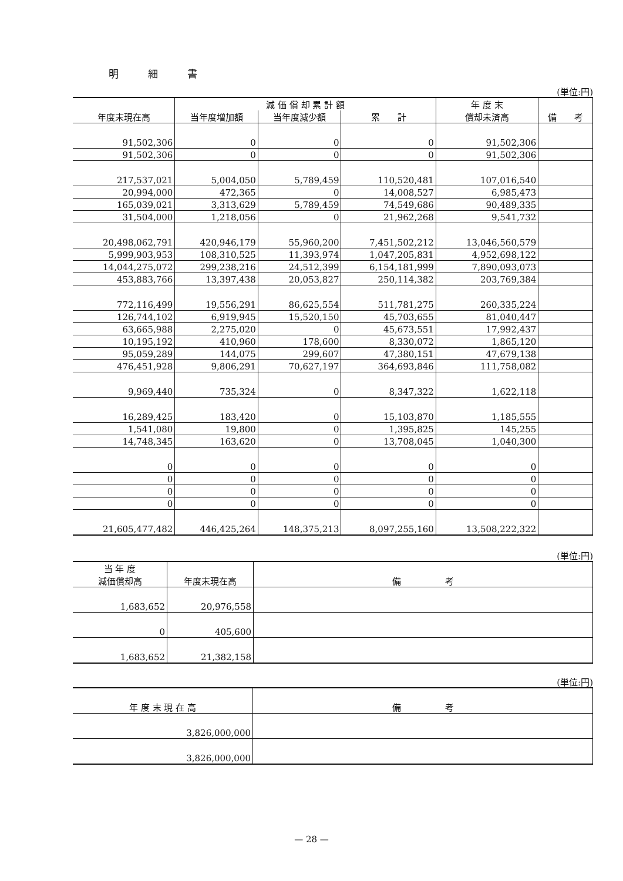明細書
(単位:円)
| 年度末現在高 | 減 価 償 却 累 計 額 | | | 年 度 末 償却未済高 | 備 考 |
| --- | --- | --- | --- | --- | --- |
| | 当年度増加額 | 当年度減少額 | 累 計 | | |
| 91,502,306 | 0 | 0 | 0 | 91,502,306 | |
| 91,502,306 | 0 | 0 | 0 | 91,502,306 | |
| 217,537,021 | 5,004,050 | 5,789,459 | 110,520,481 | 107,016,540 | |
| 20,994,000 | 472,365 | 0 | 14,008,527 | 6,985,473 | |
| 165,039,021 | 3,313,629 | 5,789,459 | 74,549,686 | 90,489,335 | |
| 31,504,000 | 1,218,056 | 0 | 21,962,268 | 9,541,732 | |
| 20,498,062,791 | 420,946,179 | 55,960,200 | 7,451,502,212 | 13,046,560,579 | |
| 5,999,903,953 | 108,310,525 | 11,393,974 | 1,047,205,831 | 4,952,698,122 | |
| 14,044,275,072 | 299,238,216 | 24,512,399 | 6,154,181,999 | 7,890,093,073 | |
| 453,883,766 | 13,397,438 | 20,053,827 | 250,114,382 | 203,769,384 | |
| 772,116,499 | 19,556,291 | 86,625,554 | 511,781,275 | 260,335,224 | |
| 126,744,102 | 6,919,945 | 15,520,150 | 45,703,655 | 81,040,447 | |
| 63,665,988 | 2,275,020 | 0 | 45,673,551 | 17,992,437 | |
| 10,195,192 | 410,960 | 178,600 | 8,330,072 | 1,865,120 | |
| 95,059,289 | 144,075 | 299,607 | 47,380,151 | 47,679,138 | |
| 476,451,928 | 9,806,291 | 70,627,197 | 364,693,846 | 111,758,082 | |
| 9,969,440 | 735,324 | 0 | 8,347,322 | 1,622,118 | |
| 16,289,425 | 183,420 | 0 | 15,103,870 | 1,185,555 | |
| 1,541,080 | 19,800 | 0 | 1,395,825 | 145,255 | |
| 14,748,345 | 163,620 | 0 | 13,708,045 | 1,040,300 | |
| 0 | 0 | 0 | 0 | 0 | |
| 0 | 0 | 0 | 0 | 0 | |
| 0 | 0 | 0 | 0 | 0 | |
| 0 | 0 | 0 | 0 | 0 | |
| 21,605,477,482 | 446,425,264 | 148,375,213 | 8,097,255,160 | 13,508,222,322 | |
(単位:円)
| 当 年 度 減価償却高 | 年度末現在高 | 備 考 |
| --- | --- | --- |
| 1,683,652 | 20,976,558 | |
| 0 | 405,600 | |
| 1,683,652 | 21,382,158 | |
(単位:円)
| 年 度 末 現 在 高 | 備 考 |
| --- | --- |
| 3,826,000,000 | |
| 3,826,000,000 | |
— 28 —